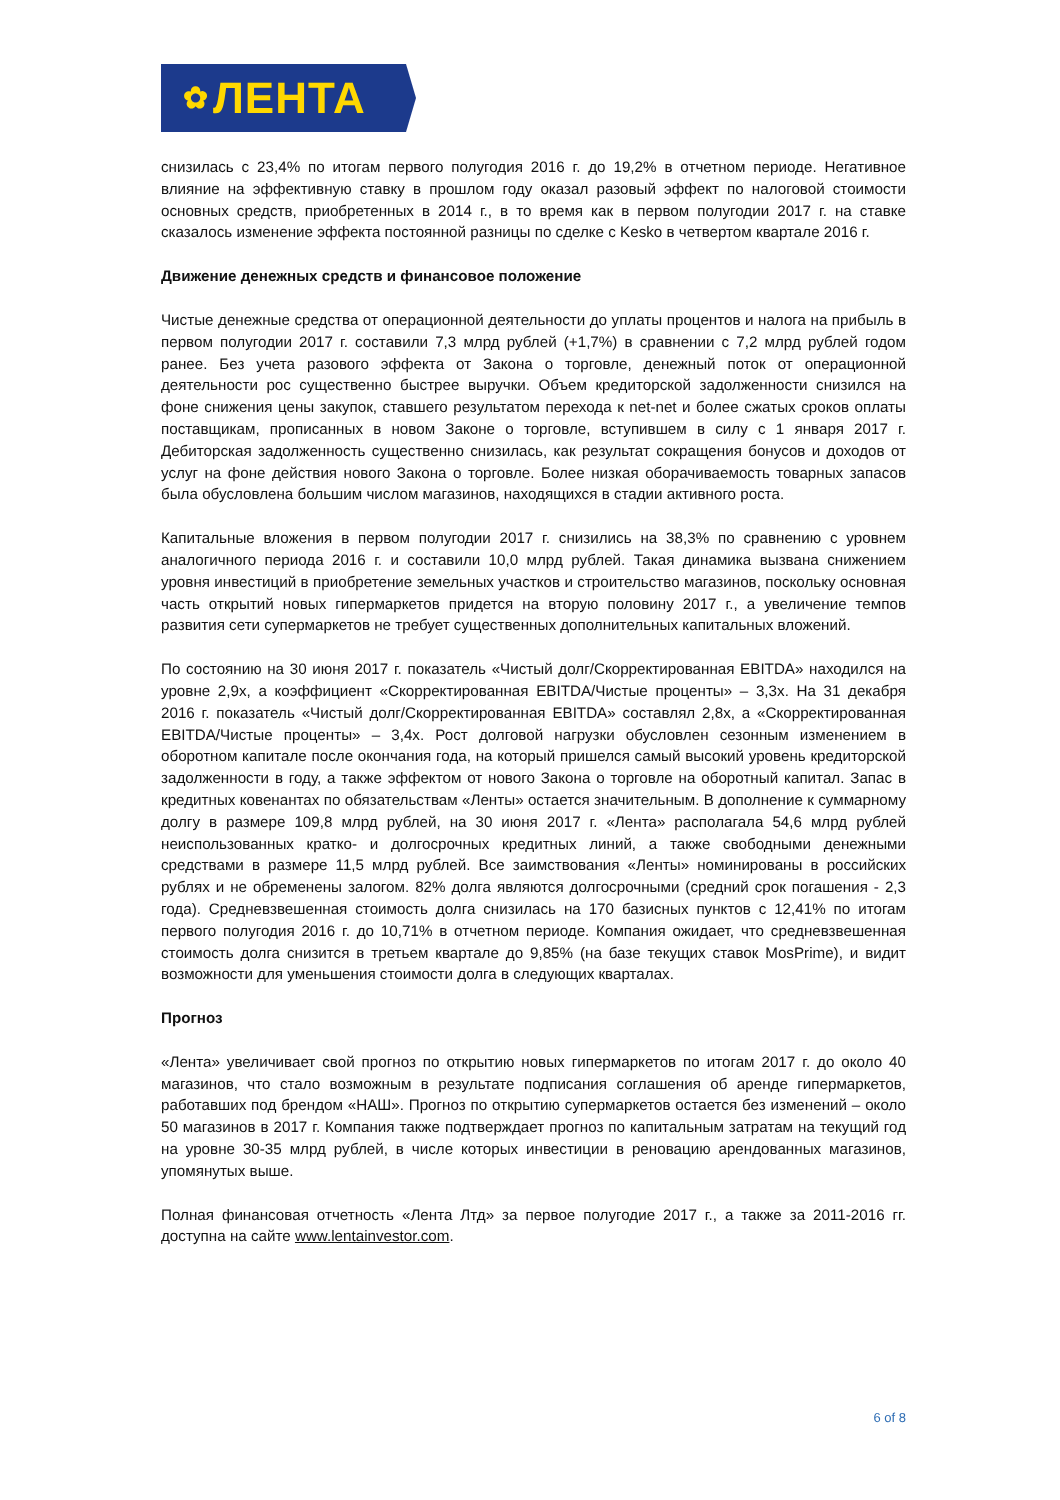✿ ЛЕНТА
снизилась с 23,4% по итогам первого полугодия 2016 г. до 19,2% в отчетном периоде. Негативное влияние на эффективную ставку в прошлом году оказал разовый эффект по налоговой стоимости основных средств, приобретенных в 2014 г., в то время как в первом полугодии 2017 г. на ставке сказалось изменение эффекта постоянной разницы по сделке с Kesko в четвертом квартале 2016 г.
Движение денежных средств и финансовое положение
Чистые денежные средства от операционной деятельности до уплаты процентов и налога на прибыль в первом полугодии 2017 г. составили 7,3 млрд рублей (+1,7%) в сравнении с 7,2 млрд рублей годом ранее. Без учета разового эффекта от Закона о торговле, денежный поток от операционной деятельности рос существенно быстрее выручки. Объем кредиторской задолженности снизился на фоне снижения цены закупок, ставшего результатом перехода к net-net и более сжатых сроков оплаты поставщикам, прописанных в новом Законе о торговле, вступившем в силу с 1 января 2017 г. Дебиторская задолженность существенно снизилась, как результат сокращения бонусов и доходов от услуг на фоне действия нового Закона о торговле. Более низкая оборачиваемость товарных запасов была обусловлена большим числом магазинов, находящихся в стадии активного роста.
Капитальные вложения в первом полугодии 2017 г. снизились на 38,3% по сравнению с уровнем аналогичного периода 2016 г. и составили 10,0 млрд рублей. Такая динамика вызвана снижением уровня инвестиций в приобретение земельных участков и строительство магазинов, поскольку основная часть открытий новых гипермаркетов придется на вторую половину 2017 г., а увеличение темпов развития сети супермаркетов не требует существенных дополнительных капитальных вложений.
По состоянию на 30 июня 2017 г. показатель «Чистый долг/Скорректированная EBITDA» находился на уровне 2,9x, а коэффициент «Скорректированная EBITDA/Чистые проценты» – 3,3x. На 31 декабря 2016 г. показатель «Чистый долг/Скорректированная EBITDA» составлял 2,8x, а «Скорректированная EBITDA/Чистые проценты» – 3,4x. Рост долговой нагрузки обусловлен сезонным изменением в оборотном капитале после окончания года, на который пришелся самый высокий уровень кредиторской задолженности в году, а также эффектом от нового Закона о торговле на оборотный капитал. Запас в кредитных ковенантах по обязательствам «Ленты» остается значительным. В дополнение к суммарному долгу в размере 109,8 млрд рублей, на 30 июня 2017 г. «Лента» располагала 54,6 млрд рублей неиспользованных кратко- и долгосрочных кредитных линий, а также свободными денежными средствами в размере 11,5 млрд рублей. Все заимствования «Ленты» номинированы в российских рублях и не обременены залогом. 82% долга являются долгосрочными (средний срок погашения - 2,3 года). Средневзвешенная стоимость долга снизилась на 170 базисных пунктов с 12,41% по итогам первого полугодия 2016 г. до 10,71% в отчетном периоде. Компания ожидает, что средневзвешенная стоимость долга снизится в третьем квартале до 9,85% (на базе текущих ставок MosPrime), и видит возможности для уменьшения стоимости долга в следующих кварталах.
Прогноз
«Лента» увеличивает свой прогноз по открытию новых гипермаркетов по итогам 2017 г. до около 40 магазинов, что стало возможным в результате подписания соглашения об аренде гипермаркетов, работавших под брендом «НАШ». Прогноз по открытию супермаркетов остается без изменений – около 50 магазинов в 2017 г. Компания также подтверждает прогноз по капитальным затратам на текущий год на уровне 30-35 млрд рублей, в числе которых инвестиции в реновацию арендованных магазинов, упомянутых выше.
Полная финансовая отчетность «Лента Лтд» за первое полугодие 2017 г., а также за 2011-2016 гг. доступна на сайте www.lentainvestor.com.
6 of 8